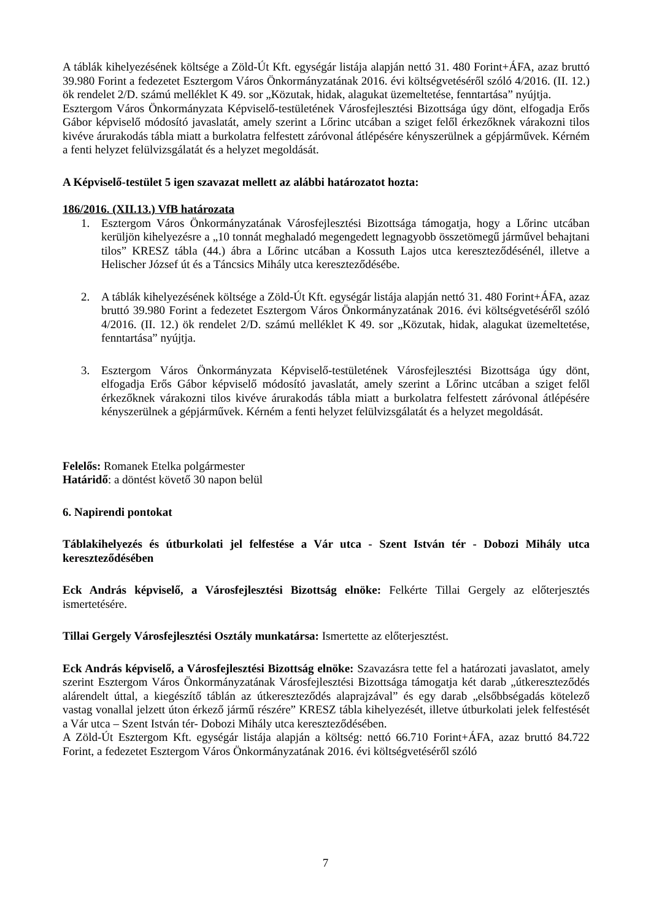A táblák kihelyezésének költsége a Zöld-Út Kft. egységár listája alapján nettó 31. 480 Forint+ÁFA, azaz bruttó 39.980 Forint a fedezetet Esztergom Város Önkormányzatának 2016. évi költségvetéséről szóló 4/2016. (II. 12.) ök rendelet 2/D. számú melléklet K 49. sor „Közutak, hidak, alagukat üzemeltetése, fenntartása” nyújtja.
Esztergom Város Önkormányzata Képviselő-testületének Városfejlesztési Bizottsága úgy dönt, elfogadja Erős Gábor képviselő módosító javaslatát, amely szerint a Lőrinc utcában a sziget felől érkezőknek várakozni tilos kivéve árurakodás tábla miatt a burkolatra felfestett záróvonal átlépésére kényszerülnek a gépjárművek. Kérném a fenti helyzet felülvizsgálatát és a helyzet megoldását.
A Képviselő-testület 5 igen szavazat mellett az alábbi határozatot hozta:
186/2016. (XII.13.) VfB határozata
1. Esztergom Város Önkormányzatának Városfejlesztési Bizottsága támogatja, hogy a Lőrinc utcában kerüljön kihelyezésre a „10 tonnát meghaladó megengedett legnagyobb összetömegű járművel behajtani tilos” KRESZ tábla (44.) ábra a Lőrinc utcában a Kossuth Lajos utca kereszteződésénél, illetve a Helischer József út és a Táncsics Mihály utca kereszteződésébe.
2. A táblák kihelyezésének költsége a Zöld-Út Kft. egységár listája alapján nettó 31. 480 Forint+ÁFA, azaz bruttó 39.980 Forint a fedezetet Esztergom Város Önkormányzatának 2016. évi költségvetéséről szóló 4/2016. (II. 12.) ök rendelet 2/D. számú melléklet K 49. sor „Közutak, hidak, alagukat üzemeltetése, fenntartása” nyújtja.
3. Esztergom Város Önkormányzata Képviselő-testületének Városfejlesztési Bizottsága úgy dönt, elfogadja Erős Gábor képviselő módosító javaslatát, amely szerint a Lőrinc utcában a sziget felől érkezőknek várakozni tilos kivéve árurakodás tábla miatt a burkolatra felfestett záróvonal átlépésére kényszerülnek a gépjárművek. Kérném a fenti helyzet felülvizsgálatát és a helyzet megoldását.
Felelős: Romanek Etelka polgármester
Határidő: a döntést követő 30 napon belül
6. Napirendi pontokat
Táblakihelyezés és útburkolati jel felfestése a Vár utca - Szent István tér - Dobozi Mihály utca kereszteződésében
Eck András képviselő, a Városfejlesztési Bizottság elnöke: Felkérte Tillai Gergely az előterjesztés ismertetésére.
Tillai Gergely Városfejlesztési Osztály munkatársa: Ismertette az előterjesztést.
Eck András képviselő, a Városfejlesztési Bizottság elnöke: Szavazásra tette fel a határozati javaslatot, amely szerint Esztergom Város Önkormányzatának Városfejlesztési Bizottsága támogatja két darab „útkereszteződés alárendelt úttal, a kiegészítő táblán az útkereszteződés alaprajzával” és egy darab „elsőbbségadás kötelező vastag vonallal jelzett úton érkező jármű részére” KRESZ tábla kihelyezését, illetve útburkolati jelek felfestését a Vár utca – Szent István tér- Dobozi Mihály utca kereszteződésében.
A Zöld-Út Esztergom Kft. egységár listája alapján a költség: nettó 66.710 Forint+ÁFA, azaz bruttó 84.722 Forint, a fedezetet Esztergom Város Önkormányzatának 2016. évi költségvetéséről szóló
7